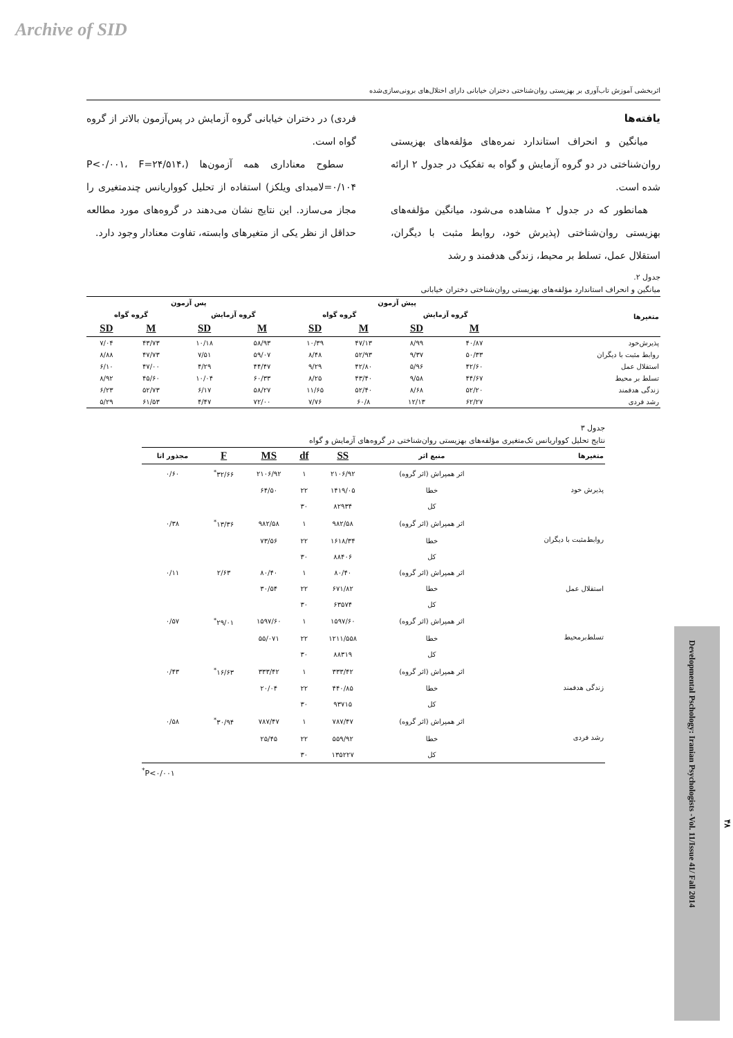Archive of SID
اثربخشی آموزش تاب‌آوری بر بهزیستی روان‌شناختی دختران خیابانی دارای اختلال‌های برونی‌سازی‌شده
یافته‌ها
میانگین و انحراف استاندارد نمره‌های مؤلفه‌های بهزیستی روان‌شناختی در دو گروه آزمایش و گواه به تفکیک در جدول ۲ ارائه شده است.
همانطور که در جدول ۲ مشاهده می‌شود، میانگین مؤلفه‌های بهزیستی روان‌شناختی (پذیرش خود، روابط مثبت با دیگران، استقلال عمل، تسلط بر محیط، زندگی هدفمند و رشد
فردی) در دختران خیابانی گروه آزمایش در پس‌آزمون بالاتر از گروه گواه است.
سطوح معناداری همه آزمون‌ها (P<۰/۰۰۱، F=۲۴/۵۱۴، ۰/۱۰۴=لامبدای ویلکز) استفاده از تحلیل کوواریانس چندمتغیری را مجاز می‌سازد. این نتایج نشان می‌دهند در گروه‌های مورد مطالعه حداقل از نظر یکی از متغیرهای وابسته، تفاوت معنادار وجود دارد.
جدول ۲.
میانگین و انحراف استاندارد مؤلفه‌های بهزیستی روان‌شناختی دختران خیابانی
| متغیرها | پیش آزمون | | | | پس آزمون | | | |
| --- | --- | --- | --- | --- | --- | --- | --- | --- |
| | گروه آزمایش | | گروه گواه | | گروه آزمایش | | گروه گواه | |
| | M | SD | M | SD | M | SD | M | SD |
| پذیرش‌خود | ۴۰/۸۷ | ۸/۹۹ | ۴۷/۱۳ | ۱۰/۳۹ | ۵۸/۹۳ | ۱۰/۱۸ | ۴۳/۷۳ | ۷/۰۴ |
| روابط مثبت با دیگران | ۵۰/۳۳ | ۹/۳۷ | ۵۲/۹۳ | ۸/۴۸ | ۵۹/۰۷ | ۷/۵۱ | ۴۷/۷۳ | ۸/۸۸ |
| استقلال عمل | ۴۲/۶۰ | ۵/۹۶ | ۴۲/۸۰ | ۹/۲۹ | ۴۴/۴۷ | ۴/۲۹ | ۴۷/۰۰ | ۶/۱۰ |
| تسلط بر محیط | ۴۴/۶۷ | ۹/۵۸ | ۴۳/۴۰ | ۸/۲۵ | ۶۰/۳۳ | ۱۰/۰۴ | ۴۵/۶۰ | ۸/۹۲ |
| زندگی هدفمند | ۵۲/۲۰ | ۸/۶۸ | ۵۲/۴۰ | ۱۱/۶۵ | ۵۸/۲۷ | ۶/۱۷ | ۵۲/۷۳ | ۶/۲۳ |
| رشد فردی | ۶۲/۲۷ | ۱۲/۱۳ | ۶۰/۸ | ۷/۷۶ | ۷۲/۰۰ | ۴/۴۷ | ۶۱/۵۳ | ۵/۲۹ |
جدول ۳
نتایج تحلیل کوواریانس تک‌متغیری مؤلفه‌های بهزیستی روان‌شناختی در گروه‌های آزمایش و گواه
| متغیرها | منبع اثر | SS | df | MS | F | مجذور اتا |
| --- | --- | --- | --- | --- | --- | --- |
| پذیرش خود | اثر همپراش (اثر گروه) | ۲۱۰۶/۹۲ | ۱ | ۲۱۰۶/۹۲ | ۳۲/۶۶<sup>*</sup> | ۰/۶۰ |
| | خطا | ۱۴۱۹/۰۵ | ۲۲ | ۶۴/۵۰ | | |
| | کل | ۸۲۹۳۴ | ۳۰ | | | |
| روابط‌مثبت با دیگران | اثر همپراش (اثر گروه) | ۹۸۲/۵۸ | ۱ | ۹۸۲/۵۸ | ۱۳/۳۶<sup>*</sup> | ۰/۳۸ |
| | خطا | ۱۶۱۸/۳۴ | ۲۲ | ۷۳/۵۶ | | |
| | کل | ۸۸۴۰۶ | ۳۰ | | | |
| استقلال عمل | اثر همپراش (اثر گروه) | ۸۰/۴۰ | ۱ | ۸۰/۴۰ | ۲/۶۳ | ۰/۱۱ |
| | خطا | ۶۷۱/۸۲ | ۲۲ | ۳۰/۵۴ | | |
| | کل | ۶۳۵۷۴ | ۳۰ | | | |
| تسلط‌برمحیط | اثر همپراش (اثر گروه) | ۱۵۹۷/۶۰ | ۱ | ۱۵۹۷/۶۰ | ۲۹/۰۱<sup>*</sup> | ۰/۵۷ |
| | خطا | ۱۲۱۱/۵۵۸ | ۲۲ | ۵۵/۰۷۱ | | |
| | کل | ۸۸۳۱۹ | ۳۰ | | | |
| زندگی هدفمند | اثر همپراش (اثر گروه) | ۳۳۳/۴۲ | ۱ | ۳۳۳/۴۲ | ۱۶/۶۳<sup>*</sup> | ۰/۴۳ |
| | خطا | ۴۴۰/۸۵ | ۲۲ | ۲۰/۰۴ | | |
| | کل | ۹۳۷۱۵ | ۳۰ | | | |
| رشد فردی | اثر همپراش (اثر گروه) | ۷۸۷/۴۷ | ۱ | ۷۸۷/۴۷ | ۳۰/۹۴<sup>*</sup> | ۰/۵۸ |
| | خطا | ۵۵۹/۹۲ | ۲۲ | ۲۵/۴۵ | | |
| | کل | ۱۳۵۲۲۷ | ۳۰ | | | |
<sup>*</sup> P<۰/۰۰۱
Developmental Pschology: Iranian Psychologists -Vol. 11/Issue 41/ Fall 2014
۴۸